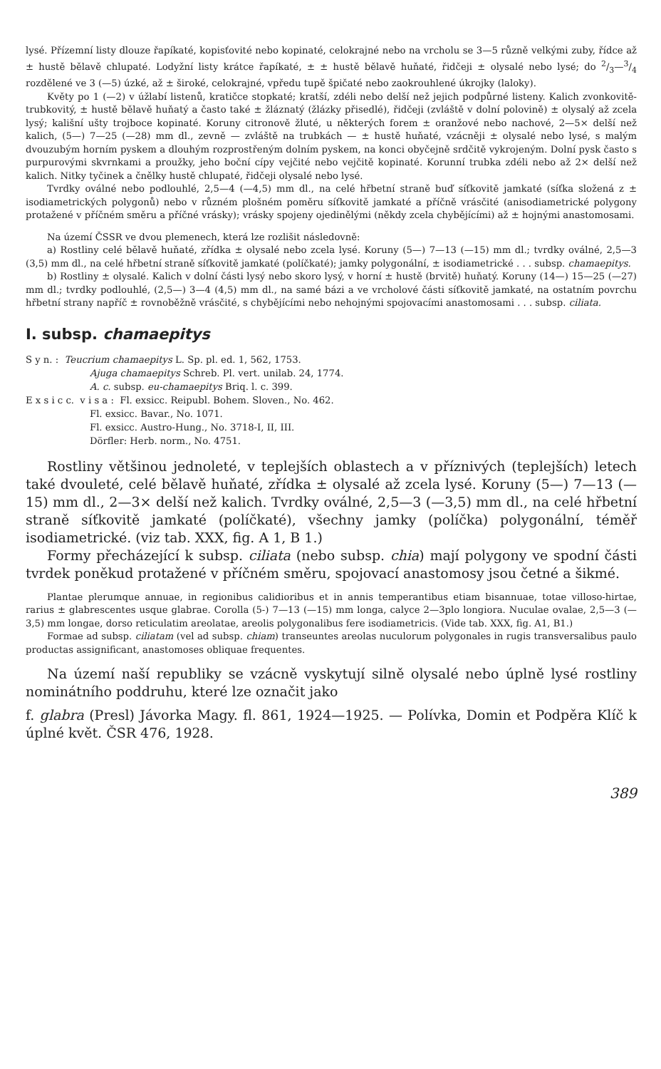lysé. Přízemní listy dlouze řapíkaté, kopisťovité nebo kopinaté, celokrajné nebo na vrcholu se 3—5 různě velkými zuby, řídce až ± hustě bělavě chlupaté. Lodyžní listy krátce řapíkaté, ± ± hustě bělavě huňaté, řidčeji ± olysalé nebo lysé; do 2/3—3/4 rozdělené ve 3 (—5) úzké, až ± široké, celokrajné, vpředu tupě špičaté nebo zaokrouhlené úkrojky (laloky).
Květy po 1 (—2) v úžlabí listenů, kratičce stopkaté; kratší, zdéli nebo delší než jejich podpůrné listeny. Kalich zvonkovitě-trubkovitý, ± hustě bělavě huňatý a často také ± žláznatý (žlázky přisedlé), řidčeji (zvláště v dolní polovině) ± olysalý až zcela lysý; kališní ušty trojboce kopinaté. Koruny citronově žluté, u některých forem ± oranžové nebo nachové, 2—5× delší než kalich, (5—) 7—25 (—28) mm dl., zevně — zvláště na trubkách — ± hustě huňaté, vzácněji ± olysalé nebo lysé, s malým dvouzubým horním pyskem a dlouhým rozprostřeným dolním pyskem, na konci obyčejně srdčitě vykrojeným. Dolní pysk často s purpurovými skvrnkami a proužky, jeho boční cípy vejčité nebo vejčitě kopinaté. Korunní trubka zdéli nebo až 2× delší než kalich. Nitky tyčinek a čnělky hustě chlupaté, řidčeji olysalé nebo lysé.
Tvrdky oválné nebo podlouhlé, 2,5—4 (—4,5) mm dl., na celé hřbetní straně buď síťkovitě jamkaté (síťka složená z ± isodiametrických polygonů) nebo v různém plošném poměru síťkovitě jamkaté a příčně vrásčité (anisodiametrické polygony protažené v příčném směru a příčné vrásky); vrásky spojeny ojedinělými (někdy zcela chybějícími) až ± hojnými anastomosami.
Na území ČSSR ve dvou plemenech, která lze rozlišit následovně:
a) Rostliny celé bělavě huňaté, zřídka ± olysalé nebo zcela lysé. Koruny (5—) 7—13 (—15) mm dl.; tvrdky oválné, 2,5—3 (3,5) mm dl., na celé hřbetní straně síťkovitě jamkaté (políčkaté); jamky polygonální, ± isodiametrické . . . subsp. chamaepitys.
b) Rostliny ± olysalé. Kalich v dolní části lysý nebo skoro lysý, v horní ± hustě (brvitě) huňatý. Koruny (14—) 15—25 (—27) mm dl.; tvrdky podlouhlé, (2,5—) 3—4 (4,5) mm dl., na samé bázi a ve vrcholové části síťkovitě jamkaté, na ostatním povrchu hřbetní strany napříč ± rovnoběžně vrásčité, s chybějícími nebo nehojnými spojovacími anastomosami . . . subsp. ciliata.
I. subsp. chamaepitys
S y n. : Teucrium chamaepitys L. Sp. pl. ed. 1, 562, 1753.
Ajuga chamaepitys Schreb. Pl. vert. unilab. 24, 1774.
A. c. subsp. eu-chamaepitys Briq. l. c. 399.
E x s i c c. v i s a : Fl. exsicc. Reipubl. Bohem. Sloven., No. 462.
Fl. exsicc. Bavar., No. 1071.
Fl. exsicc. Austro-Hung., No. 3718-I, II, III.
Dörfler: Herb. norm., No. 4751.
Rostliny většinou jednoleté, v teplejších oblastech a v příznivých (teplejších) letech také dvouleté, celé bělavě huňaté, zřídka ± olysalé až zcela lysé. Koruny (5—) 7—13 (—15) mm dl., 2—3× delší než kalich. Tvrdky oválné, 2,5—3 (—3,5) mm dl., na celé hřbetní straně síťkovitě jamkaté (políčkaté), všechny jamky (políčka) polygonální, téměř isodiametrické. (viz tab. XXX, fig. A 1, B 1.)
Formy přecházející k subsp. ciliata (nebo subsp. chia) mají polygony ve spodní části tvrdek poněkud protažené v příčném směru, spojovací anastomosy jsou četné a šikmé.
Plantae plerumque annuae, in regionibus calidioribus et in annis temperantibus etiam bisannuae, totae villoso-hirtae, rarius ± glabrescentes usque glabrae. Corolla (5-) 7—13 (—15) mm longa, calyce 2—3plo longiora. Nuculae ovalae, 2,5—3 (—3,5) mm longae, dorso reticulatim areolatae, areolis polygonalibus fere isodiametricis. (Vide tab. XXX, fig. A1, B1.)
Formae ad subsp. ciliatam (vel ad subsp. chiam) transeuntes areolas nuculorum polygonales in rugis transversalibus paulo productas assignificant, anastomoses obliquae frequentes.
Na území naší republiky se vzácně vyskytují silně olysalé nebo úplně lysé rostliny nominátního poddruhu, které lze označit jako
f. glabra (Presl) Jávorka Magy. fl. 861, 1924—1925. — Polívka, Domin et Podpěra Klíč k úplné květ. ČSR 476, 1928.
389